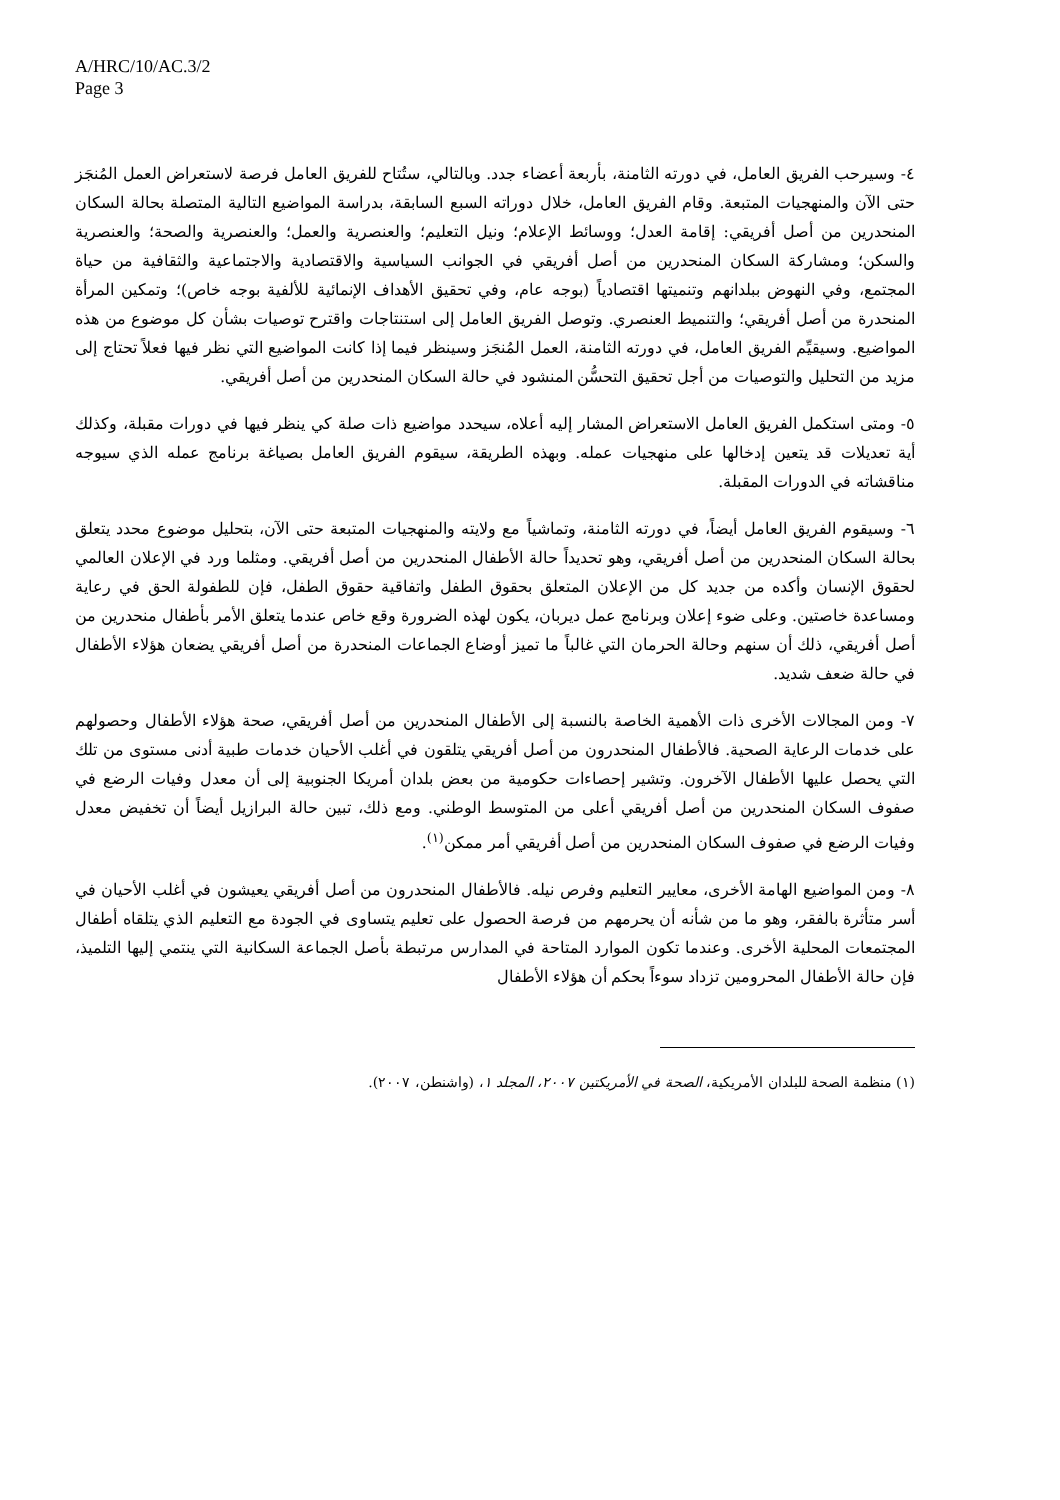A/HRC/10/AC.3/2
Page 3
٤- وسيرحب الفريق العامل، في دورته الثامنة، بأربعة أعضاء جدد. وبالتالي، ستُتاح للفريق العامل فرصة لاستعراض العمل المُنجَز حتى الآن والمنهجيات المتبعة. وقام الفريق العامل، خلال دوراته السبع السابقة، بدراسة المواضيع التالية المتصلة بحالة السكان المنحدرين من أصل أفريقي: إقامة العدل؛ ووسائط الإعلام؛ ونيل التعليم؛ والعنصرية والعمل؛ والعنصرية والصحة؛ والعنصرية والسكن؛ ومشاركة السكان المنحدرين من أصل أفريقي في الجوانب السياسية والاقتصادية والاجتماعية والثقافية من حياة المجتمع، وفي النهوض ببلدانهم وتنميتها اقتصادياً (بوجه عام، وفي تحقيق الأهداف الإنمائية للألفية بوجه خاص)؛ وتمكين المرأة المنحدرة من أصل أفريقي؛ والتنميط العنصري. وتوصل الفريق العامل إلى استنتاجات واقترح توصيات بشأن كل موضوع من هذه المواضيع. وسيقيِّم الفريق العامل، في دورته الثامنة، العمل المُنجَز وسينظر فيما إذا كانت المواضيع التي نظر فيها فعلاً تحتاج إلى مزيد من التحليل والتوصيات من أجل تحقيق التحسُّن المنشود في حالة السكان المنحدرين من أصل أفريقي.
٥- ومتى استكمل الفريق العامل الاستعراض المشار إليه أعلاه، سيحدد مواضيع ذات صلة كي ينظر فيها في دورات مقبلة، وكذلك أية تعديلات قد يتعين إدخالها على منهجيات عمله. وبهذه الطريقة، سيقوم الفريق العامل بصياغة برنامج عمله الذي سيوجه مناقشاته في الدورات المقبلة.
٦- وسيقوم الفريق العامل أيضاً، في دورته الثامنة، وتماشياً مع ولايته والمنهجيات المتبعة حتى الآن، بتحليل موضوع محدد يتعلق بحالة السكان المنحدرين من أصل أفريقي، وهو تحديداً حالة الأطفال المنحدرين من أصل أفريقي. ومثلما ورد في الإعلان العالمي لحقوق الإنسان وأكده من جديد كل من الإعلان المتعلق بحقوق الطفل واتفاقية حقوق الطفل، فإن للطفولة الحق في رعاية ومساعدة خاصتين. وعلى ضوء إعلان وبرنامج عمل ديربان، يكون لهذه الضرورة وقع خاص عندما يتعلق الأمر بأطفال منحدرين من أصل أفريقي، ذلك أن سنهم وحالة الحرمان التي غالباً ما تميز أوضاع الجماعات المنحدرة من أصل أفريقي يضعان هؤلاء الأطفال في حالة ضعف شديد.
٧- ومن المجالات الأخرى ذات الأهمية الخاصة بالنسبة إلى الأطفال المنحدرين من أصل أفريقي، صحة هؤلاء الأطفال وحصولهم على خدمات الرعاية الصحية. فالأطفال المنحدرون من أصل أفريقي يتلقون في أغلب الأحيان خدمات طبية أدنى مستوى من تلك التي يحصل عليها الأطفال الآخرون. وتشير إحصاءات حكومية من بعض بلدان أمريكا الجنوبية إلى أن معدل وفيات الرضع في صفوف السكان المنحدرين من أصل أفريقي أعلى من المتوسط الوطني. ومع ذلك، تبين حالة البرازيل أيضاً أن تخفيض معدل وفيات الرضع في صفوف السكان المنحدرين من أصل أفريقي أمر ممكن<sup>(١)</sup>.
٨- ومن المواضيع الهامة الأخرى، معايير التعليم وفرص نيله. فالأطفال المنحدرون من أصل أفريقي يعيشون في أغلب الأحيان في أسر متأثرة بالفقر، وهو ما من شأنه أن يحرمهم من فرصة الحصول على تعليم يتساوى في الجودة مع التعليم الذي يتلقاه أطفال المجتمعات المحلية الأخرى. وعندما تكون الموارد المتاحة في المدارس مرتبطة بأصل الجماعة السكانية التي ينتمي إليها التلميذ، فإن حالة الأطفال المحرومين تزداد سوءاً بحكم أن هؤلاء الأطفال
(١) منظمة الصحة للبلدان الأمريكية، الصحة في الأمريكتين ٢٠٠٧، المجلد ١، (واشنطن، ٢٠٠٧).